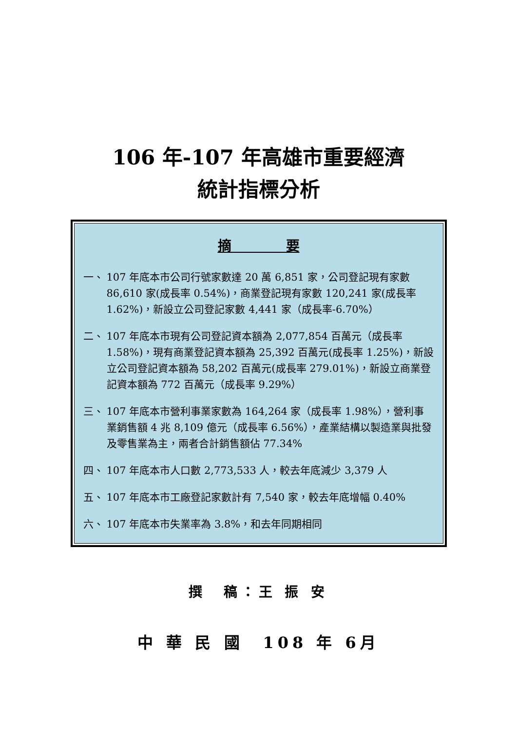106 年-107 年高雄市重要經濟
統計指標分析
摘　　　　要
一、 107 年底本市公司行號家數達 20 萬 6,851 家，公司登記現有家數 86,610 家(成長率 0.54%)，商業登記現有家數 120,241 家(成長率 1.62%)，新設立公司登記家數 4,441 家（成長率-6.70%）
二、 107 年底本市現有公司登記資本額為 2,077,854 百萬元（成長率 1.58%)，現有商業登記資本額為 25,392 百萬元(成長率 1.25%)，新設立公司登記資本額為 58,202 百萬元(成長率 279.01%)，新設立商業登記資本額為 772 百萬元（成長率 9.29%）
三、 107 年底本市營利事業家數為 164,264 家（成長率 1.98%），營利事業銷售額 4 兆 8,109 億元（成長率 6.56%），產業結構以製造業與批發及零售業為主，兩者合計銷售額佔 77.34%
四、 107 年底本市人口數 2,773,533 人，較去年底減少 3,379 人
五、 107 年底本市工廠登記家數計有 7,540 家，較去年底增幅 0.40%
六、 107 年底本市失業率為 3.8%，和去年同期相同
撰　稿：王 振 安
中 華 民 國　108 年 6月